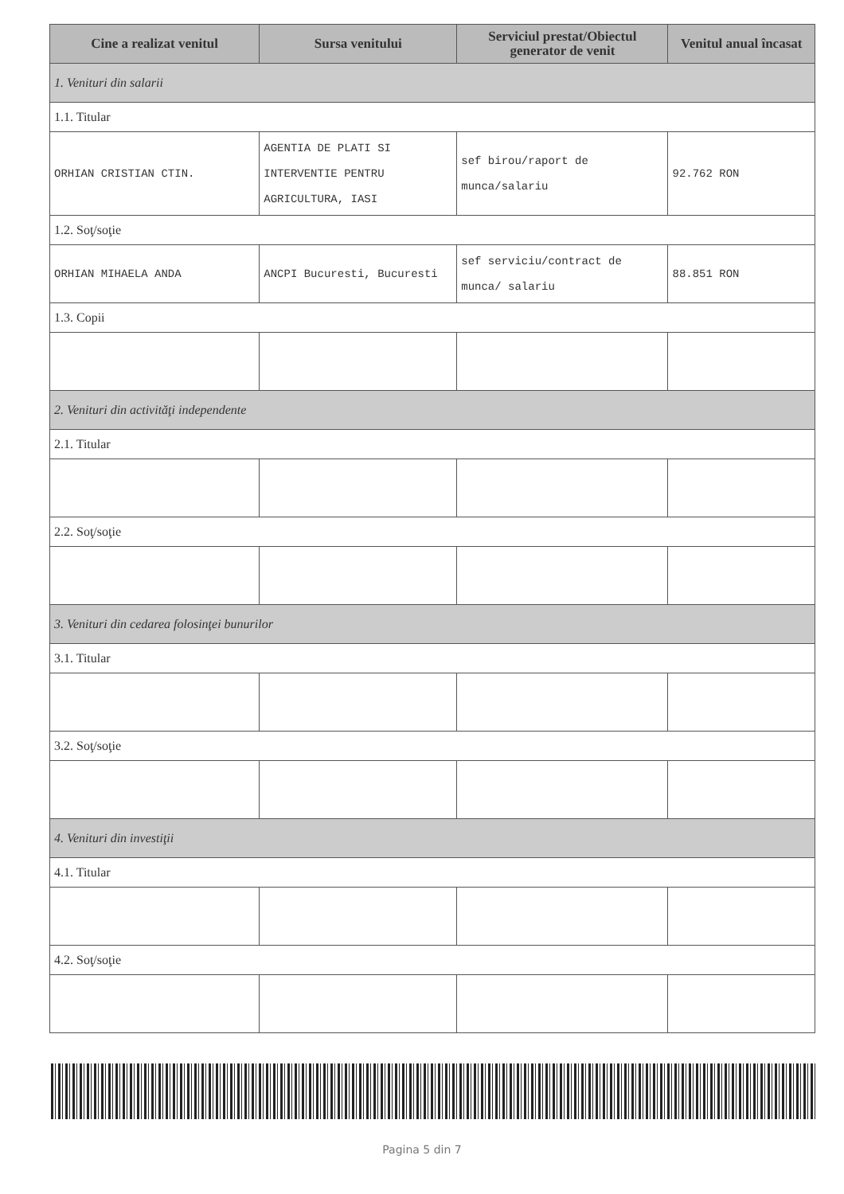| Cine a realizat venitul | Sursa venitului | Serviciul prestat/Obiectul generator de venit | Venitul anual încasat |
| --- | --- | --- | --- |
| 1. Venituri din salarii | | | |
| 1.1. Titular | | | |
| ORHIAN CRISTIAN CTIN. | AGENTIA DE PLATI SI INTERVENTIE PENTRU AGRICULTURA, IASI | sef birou/raport de munca/salariu | 92.762 RON |
| 1.2. Soţ/soţie | | | |
| ORHIAN MIHAELA ANDA | ANCPI Bucuresti, Bucuresti | sef serviciu/contract de munca/ salariu | 88.851 RON |
| 1.3. Copii | | | |
| 2. Venituri din activităţi independente | | | |
| 2.1. Titular | | | |
| 2.2. Soţ/soţie | | | |
| 3. Venituri din cedarea folosinţei bunurilor | | | |
| 3.1. Titular | | | |
| 3.2. Soţ/soţie | | | |
| 4. Venituri din investiţii | | | |
| 4.1. Titular | | | |
| 4.2. Soţ/soţie | | | |
Pagina 5 din 7